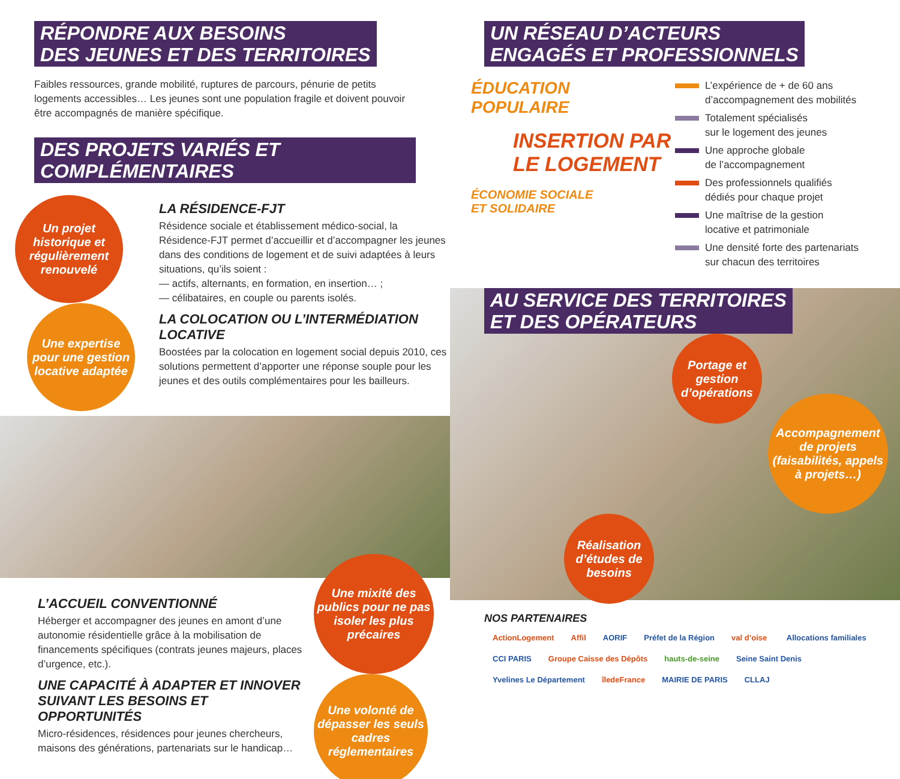RÉPONDRE AUX BESOINS
DES JEUNES ET DES TERRITOIRES
Faibles ressources, grande mobilité, ruptures de parcours, pénurie de petits logements accessibles… Les jeunes sont une population fragile et doivent pouvoir être accompagnés de manière spécifique.
DES PROJETS VARIÉS ET COMPLÉMENTAIRES
Un projet historique et régulièrement renouvelé
Une expertise pour une gestion locative adaptée
LA RÉSIDENCE-FJT
Résidence sociale et établissement médico-social, la Résidence-FJT permet d’accueillir et d’accompagner les jeunes dans des conditions de logement et de suivi adaptées à leurs situations, qu’ils soient :
— actifs, alternants, en formation, en insertion… ;
— célibataires, en couple ou parents isolés.
LA COLOCATION OU L’INTERMÉDIATION LOCATIVE
Boostées par la colocation en logement social depuis 2010, ces solutions permettent d’apporter une réponse souple pour les jeunes et des outils complémentaires pour les bailleurs.
L’ACCUEIL CONVENTIONNÉ
Héberger et accompagner des jeunes en amont d’une autonomie résidentielle grâce à la mobilisation de financements spécifiques (contrats jeunes majeurs, places d’urgence, etc.).
UNE CAPACITÉ À ADAPTER ET INNOVER
SUIVANT LES BESOINS ET OPPORTUNITÉS
Micro-résidences, résidences pour jeunes chercheurs, maisons des générations, partenariats sur le handicap…
Une mixité des publics pour ne pas isoler les plus précaires
Une volonté de dépasser les seuls cadres réglementaires
UN RÉSEAU D’ACTEURS
ENGAGÉS ET PROFESSIONNELS
ÉDUCATION
POPULAIRE
INSERTION PAR
LE LOGEMENT
ÉCONOMIE SOCIALE
ET SOLIDAIRE
L’expérience de + de 60 ans
d’accompagnement des mobilités
Totalement spécialisés
sur le logement des jeunes
Une approche globale
de l’accompagnement
Des professionnels qualifiés
dédiés pour chaque projet
Une maîtrise de la gestion
locative et patrimoniale
Une densité forte des partenariats
sur chacun des territoires
AU SERVICE DES TERRITOIRES
ET DES OPÉRATEURS
Portage et gestion d’opérations
Accompagnement de projets (faisabilités, appels à projets…)
Réalisation d’études de besoins
NOS PARTENAIRES
ActionLogement Affil AORIF Préfet de la Région val d’oise Allocations familiales CCI PARIS Groupe Caisse des Dépôts hauts-de-seine Seine Saint Denis Yvelines Le Département îledeFrance MAIRIE DE PARIS CLLAJ